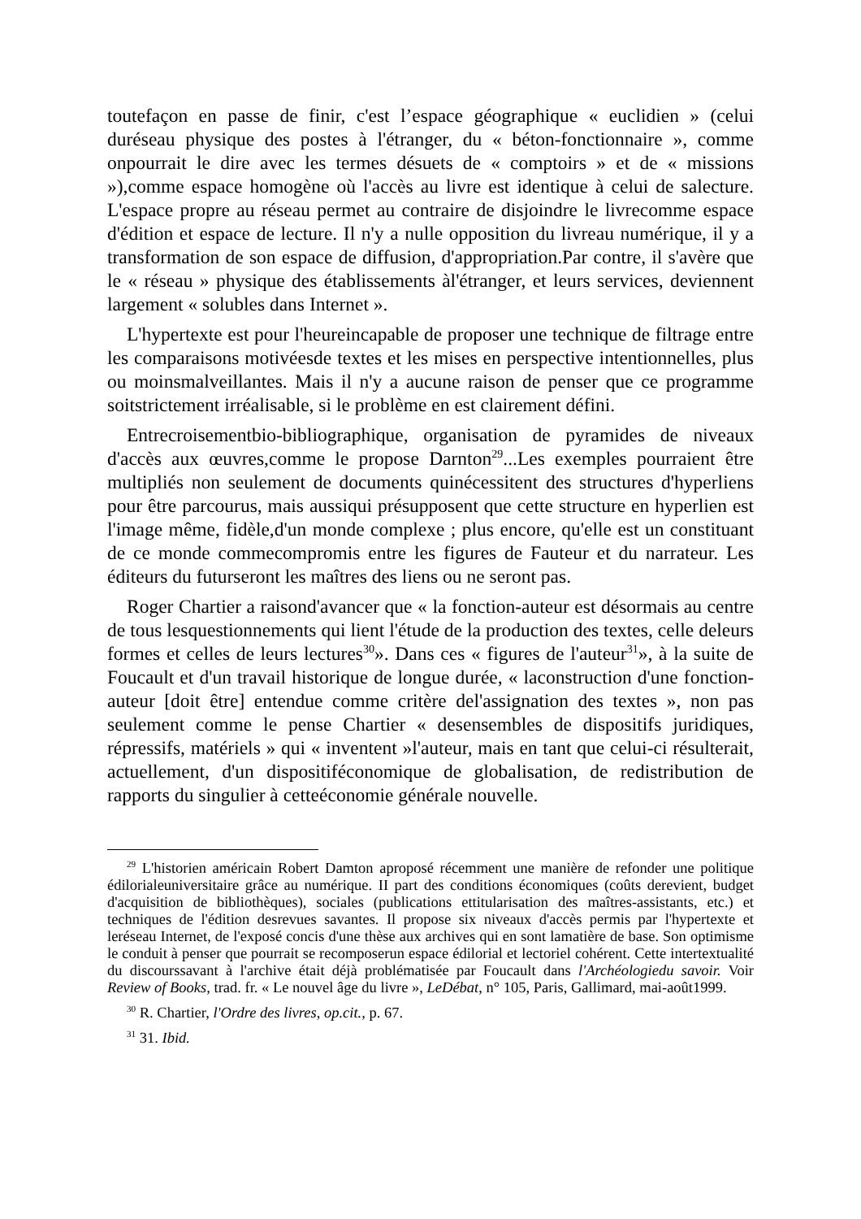toutefaçon en passe de finir, c'est l’espace géographique « euclidien » (celui duréseau physique des postes à l'étranger, du « béton-fonctionnaire », comme onpourrait le dire avec les termes désuets de « comptoirs » et de « missions »),comme espace homogène où l'accès au livre est identique à celui de salecture. L'espace propre au réseau permet au contraire de disjoindre le livrecomme espace d'édition et espace de lecture. Il n'y a nulle opposition du livreau numérique, il y a transformation de son espace de diffusion, d'appropriation.Par contre, il s'avère que le « réseau » physique des établissements àl'étranger, et leurs services, deviennent largement « solubles dans Internet ».
L'hypertexte est pour l'heureincapable de proposer une technique de filtrage entre les comparaisons motivéesde textes et les mises en perspective intentionnelles, plus ou moinsmalveillantes. Mais il n'y a aucune raison de penser que ce programme soitstrictement irréalisable, si le problème en est clairement défini.
Entrecroisementbio-bibliographique, organisation de pyramides de niveaux d'accès aux œuvres,comme le propose Darnton<sup>29</sup>...Les exemples pourraient être multipliés non seulement de documents quinécessitent des structures d'hyperliens pour être parcourus, mais aussiqui présupposent que cette structure en hyperlien est l'image même, fidèle,d'un monde complexe ; plus encore, qu'elle est un constituant de ce monde commecompromis entre les figures de Fauteur et du narrateur. Les éditeurs du futurseront les maîtres des liens ou ne seront pas.
Roger Chartier a raisond'avancer que « la fonction-auteur est désormais au centre de tous lesquestionnements qui lient l'étude de la production des textes, celle deleurs formes et celles de leurs lectures<sup>30</sup>». Dans ces « figures de l'auteur<sup>31</sup>», à la suite de Foucault et d'un travail historique de longue durée, « laconstruction d'une fonction-auteur [doit être] entendue comme critère del'assignation des textes », non pas seulement comme le pense Chartier « desensembles de dispositifs juridiques, répressifs, matériels » qui « inventent »l'auteur, mais en tant que celui-ci résulterait, actuellement, d'un dispositiféconomique de globalisation, de redistribution de rapports du singulier à cetteéconomie générale nouvelle.
<sup>29</sup> L'historien américain Robert Damton aproposé récemment une manière de refonder une politique édilorialeuniversitaire grâce au numérique. II part des conditions économiques (coûts derevient, budget d'acquisition de bibliothèques), sociales (publications ettitularisation des maîtres-assistants, etc.) et techniques de l'édition desrevues savantes. Il propose six niveaux d'accès permis par l'hypertexte et leréseau Internet, de l'exposé concis d'une thèse aux archives qui en sont lamatière de base. Son optimisme le conduit à penser que pourrait se recomposerun espace édilorial et lectoriel cohérent. Cette intertextualité du discourssavant à l'archive était déjà problématisée par Foucault dans l'Archéologiedu savoir. Voir Review of Books, trad. fr. « Le nouvel âge du livre », LeDébat, n° 105, Paris, Gallimard, mai-août1999.
<sup>30</sup> R. Chartier, l'Ordre des livres, op.cit., p. 67.
<sup>31</sup> 31. Ibid.